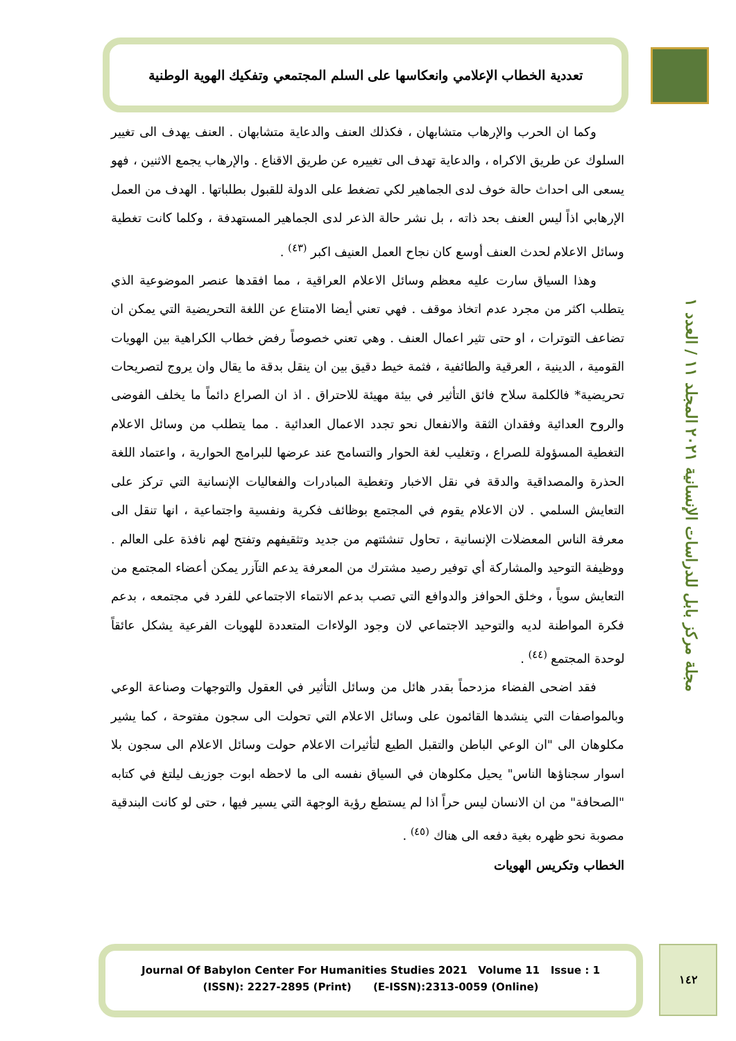تعددية الخطاب الإعلامي وانعكاسها على السلم المجتمعي وتفكيك الهوية الوطنية
مجلة مركز بابل للدراسات الإنسانية ٢٠٢١ المجلد ١١ / العدد ١
وكما ان الحرب والإرهاب متشابهان ، فكذلك العنف والدعاية متشابهان . العنف يهدف الى تغيير السلوك عن طريق الاكراه ، والدعاية تهدف الى تغييره عن طريق الاقناع . والإرهاب يجمع الاثنين ، فهو يسعى الى احداث حالة خوف لدى الجماهير لكي تضغط على الدولة للقبول بطلباتها . الهدف من العمل الإرهابي اذاً ليس العنف بحد ذاته ، بل نشر حالة الذعر لدى الجماهير المستهدفة ، وكلما كانت تغطية وسائل الاعلام لحدث العنف أوسع كان نجاح العمل العنيف اكبر <sup>(٤٣)</sup> .
وهذا السياق سارت عليه معظم وسائل الاعلام العراقية ، مما افقدها عنصر الموضوعية الذي يتطلب اكثر من مجرد عدم اتخاذ موقف . فهي تعني أيضا الامتناع عن اللغة التحريضية التي يمكن ان تضاعف التوترات ، او حتى تثير اعمال العنف . وهي تعني خصوصاً رفض خطاب الكراهية بين الهويات القومية ، الدينية ، العرقية والطائفية ، فثمة خيط دقيق بين ان ينقل بدقة ما يقال وان يروج لتصريحات تحريضية* فالكلمة سلاح فائق التأثير في بيئة مهيئة للاحتراق . اذ ان الصراع دائماً ما يخلف الفوضى والروح العدائية وفقدان الثقة والانفعال نحو تجدد الاعمال العدائية . مما يتطلب من وسائل الاعلام التغطية المسؤولة للصراع ، وتغليب لغة الحوار والتسامح عند عرضها للبرامج الحوارية ، واعتماد اللغة الحذرة والمصداقية والدقة في نقل الاخبار وتغطية المبادرات والفعاليات الإنسانية التي تركز على التعايش السلمي . لان الاعلام يقوم في المجتمع بوظائف فكرية ونفسية واجتماعية ، انها تنقل الى معرفة الناس المعضلات الإنسانية ، تحاول تنشئتهم من جديد وتثقيفهم وتفتح لهم نافذة على العالم . ووظيفة التوحيد والمشاركة أي توفير رصيد مشترك من المعرفة يدعم التآزر يمكن أعضاء المجتمع من التعايش سوياً ، وخلق الحوافز والدوافع التي تصب بدعم الانتماء الاجتماعي للفرد في مجتمعه ، بدعم فكرة المواطنة لديه والتوحيد الاجتماعي لان وجود الولاءات المتعددة للهويات الفرعية يشكل عائقاً لوحدة المجتمع <sup>(٤٤)</sup> .
فقد اضحى الفضاء مزدحماً بقدر هائل من وسائل التأثير في العقول والتوجهات وصناعة الوعي وبالمواصفات التي ينشدها القائمون على وسائل الاعلام التي تحولت الى سجون مفتوحة ، كما يشير مكلوهان الى "ان الوعي الباطن والتقبل الطيع لتأثيرات الاعلام حولت وسائل الاعلام الى سجون بلا اسوار سجناؤها الناس" يحيل مكلوهان في السياق نفسه الى ما لاحظه ابوت جوزيف ليلتغ في كتابه "الصحافة" من ان الانسان ليس حراً اذا لم يستطع رؤية الوجهة التي يسير فيها ، حتى لو كانت البندقية مصوبة نحو ظهره بغية دفعه الى هناك <sup>(٤٥)</sup> .
الخطاب وتكريس الهويات
Journal Of Babylon Center For Humanities Studies 2021 Volume 11 Issue : 1
(ISSN): 2227-2895 (Print) (E-ISSN):2313-0059 (Online)
١٤٢